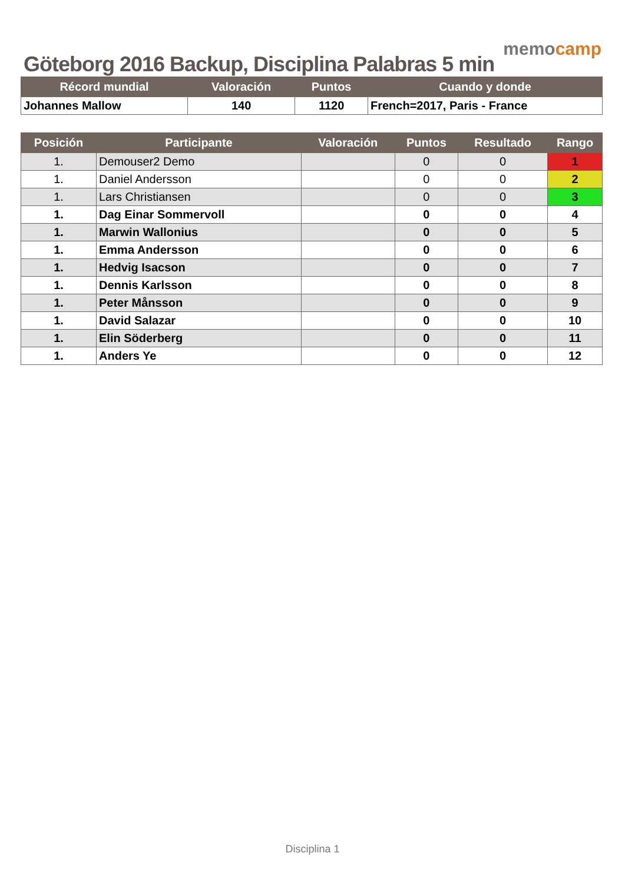Göteborg 2016 Backup, Disciplina Palabras 5 min
memocamp
| Récord mundial | Valoración | Puntos | Cuando y donde |
| --- | --- | --- | --- |
| Johannes Mallow | 140 | 1120 | French=2017, Paris - France |
| Posición | Participante | Valoración | Puntos | Resultado | Rango |
| --- | --- | --- | --- | --- | --- |
| 1. | Demouser2 Demo | | 0 | 0 | 1 |
| 1. | Daniel Andersson | | 0 | 0 | 2 |
| 1. | Lars Christiansen | | 0 | 0 | 3 |
| 1. | Dag Einar Sommervoll | | 0 | 0 | 4 |
| 1. | Marwin Wallonius | | 0 | 0 | 5 |
| 1. | Emma Andersson | | 0 | 0 | 6 |
| 1. | Hedvig Isacson | | 0 | 0 | 7 |
| 1. | Dennis Karlsson | | 0 | 0 | 8 |
| 1. | Peter Månsson | | 0 | 0 | 9 |
| 1. | David Salazar | | 0 | 0 | 10 |
| 1. | Elin Söderberg | | 0 | 0 | 11 |
| 1. | Anders Ye | | 0 | 0 | 12 |
Disciplina 1